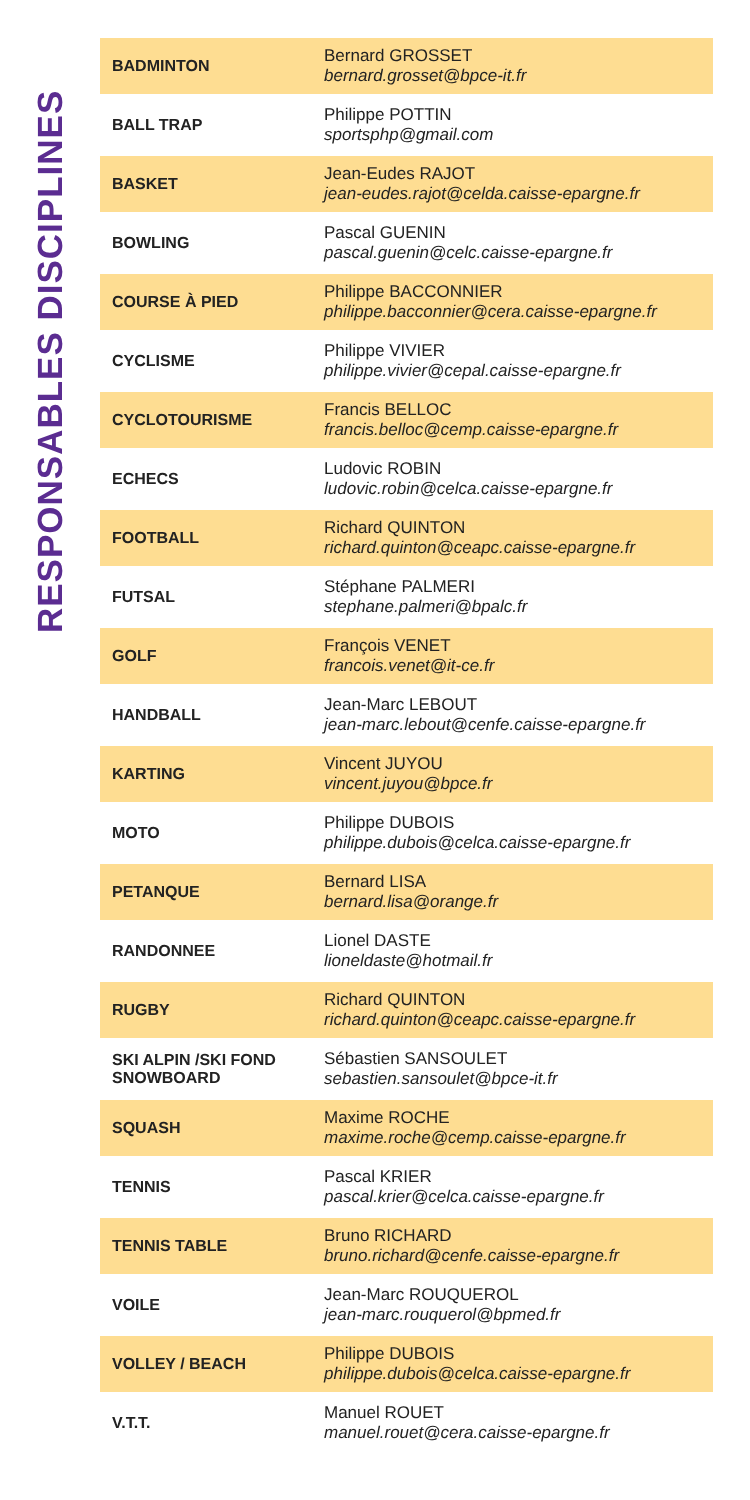RESPONSABLES DISCIPLINES
| BADMINTON | Bernard GROSSET bernard.grosset@bpce-it.fr |
| BALL TRAP | Philippe POTTIN sportsphp@gmail.com |
| BASKET | Jean-Eudes RAJOT jean-eudes.rajot@celda.caisse-epargne.fr |
| BOWLING | Pascal GUENIN pascal.guenin@celc.caisse-epargne.fr |
| COURSE À PIED | Philippe BACCONNIER philippe.bacconnier@cera.caisse-epargne.fr |
| CYCLISME | Philippe VIVIER philippe.vivier@cepal.caisse-epargne.fr |
| CYCLOTOURISME | Francis BELLOC francis.belloc@cemp.caisse-epargne.fr |
| ECHECS | Ludovic ROBIN ludovic.robin@celca.caisse-epargne.fr |
| FOOTBALL | Richard QUINTON richard.quinton@ceapc.caisse-epargne.fr |
| FUTSAL | Stéphane PALMERI stephane.palmeri@bpalc.fr |
| GOLF | François VENET francois.venet@it-ce.fr |
| HANDBALL | Jean-Marc LEBOUT jean-marc.lebout@cenfe.caisse-epargne.fr |
| KARTING | Vincent JUYOU vincent.juyou@bpce.fr |
| MOTO | Philippe DUBOIS philippe.dubois@celca.caisse-epargne.fr |
| PETANQUE | Bernard LISA bernard.lisa@orange.fr |
| RANDONNEE | Lionel DASTE lioneldaste@hotmail.fr |
| RUGBY | Richard QUINTON richard.quinton@ceapc.caisse-epargne.fr |
| SKI ALPIN /SKI FOND SNOWBOARD | Sébastien SANSOULET sebastien.sansoulet@bpce-it.fr |
| SQUASH | Maxime ROCHE maxime.roche@cemp.caisse-epargne.fr |
| TENNIS | Pascal KRIER pascal.krier@celca.caisse-epargne.fr |
| TENNIS TABLE | Bruno RICHARD bruno.richard@cenfe.caisse-epargne.fr |
| VOILE | Jean-Marc ROUQUEROL jean-marc.rouquerol@bpmed.fr |
| VOLLEY / BEACH | Philippe DUBOIS philippe.dubois@celca.caisse-epargne.fr |
| V.T.T. | Manuel ROUET manuel.rouet@cera.caisse-epargne.fr |